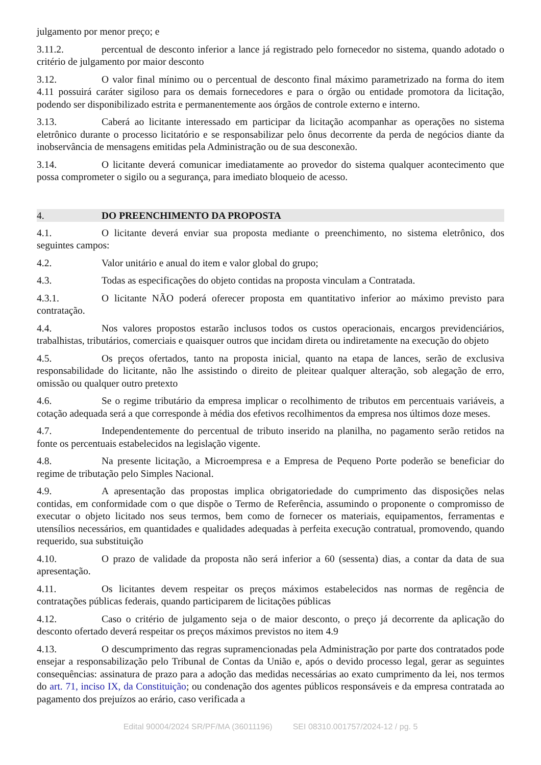julgamento por menor preço; e
3.11.2. percentual de desconto inferior a lance já registrado pelo fornecedor no sistema, quando adotado o critério de julgamento por maior desconto
3.12. O valor final mínimo ou o percentual de desconto final máximo parametrizado na forma do item 4.11 possuirá caráter sigiloso para os demais fornecedores e para o órgão ou entidade promotora da licitação, podendo ser disponibilizado estrita e permanentemente aos órgãos de controle externo e interno.
3.13. Caberá ao licitante interessado em participar da licitação acompanhar as operações no sistema eletrônico durante o processo licitatório e se responsabilizar pelo ônus decorrente da perda de negócios diante da inobservância de mensagens emitidas pela Administração ou de sua desconexão.
3.14. O licitante deverá comunicar imediatamente ao provedor do sistema qualquer acontecimento que possa comprometer o sigilo ou a segurança, para imediato bloqueio de acesso.
4. DO PREENCHIMENTO DA PROPOSTA
4.1. O licitante deverá enviar sua proposta mediante o preenchimento, no sistema eletrônico, dos seguintes campos:
4.2. Valor unitário e anual do item e valor global do grupo;
4.3. Todas as especificações do objeto contidas na proposta vinculam a Contratada.
4.3.1. O licitante NÃO poderá oferecer proposta em quantitativo inferior ao máximo previsto para contratação.
4.4. Nos valores propostos estarão inclusos todos os custos operacionais, encargos previdenciários, trabalhistas, tributários, comerciais e quaisquer outros que incidam direta ou indiretamente na execução do objeto
4.5. Os preços ofertados, tanto na proposta inicial, quanto na etapa de lances, serão de exclusiva responsabilidade do licitante, não lhe assistindo o direito de pleitear qualquer alteração, sob alegação de erro, omissão ou qualquer outro pretexto
4.6. Se o regime tributário da empresa implicar o recolhimento de tributos em percentuais variáveis, a cotação adequada será a que corresponde à média dos efetivos recolhimentos da empresa nos últimos doze meses.
4.7. Independentemente do percentual de tributo inserido na planilha, no pagamento serão retidos na fonte os percentuais estabelecidos na legislação vigente.
4.8. Na presente licitação, a Microempresa e a Empresa de Pequeno Porte poderão se beneficiar do regime de tributação pelo Simples Nacional.
4.9. A apresentação das propostas implica obrigatoriedade do cumprimento das disposições nelas contidas, em conformidade com o que dispõe o Termo de Referência, assumindo o proponente o compromisso de executar o objeto licitado nos seus termos, bem como de fornecer os materiais, equipamentos, ferramentas e utensílios necessários, em quantidades e qualidades adequadas à perfeita execução contratual, promovendo, quando requerido, sua substituição
4.10. O prazo de validade da proposta não será inferior a 60 (sessenta) dias, a contar da data de sua apresentação.
4.11. Os licitantes devem respeitar os preços máximos estabelecidos nas normas de regência de contratações públicas federais, quando participarem de licitações públicas
4.12. Caso o critério de julgamento seja o de maior desconto, o preço já decorrente da aplicação do desconto ofertado deverá respeitar os preços máximos previstos no item 4.9
4.13. O descumprimento das regras supramencionadas pela Administração por parte dos contratados pode ensejar a responsabilização pelo Tribunal de Contas da União e, após o devido processo legal, gerar as seguintes consequências: assinatura de prazo para a adoção das medidas necessárias ao exato cumprimento da lei, nos termos do art. 71, inciso IX, da Constituição; ou condenação dos agentes públicos responsáveis e da empresa contratada ao pagamento dos prejuízos ao erário, caso verificada a
Edital 90004/2024 SR/PF/MA (36011196) SEI 08310.001757/2024-12 / pg. 5